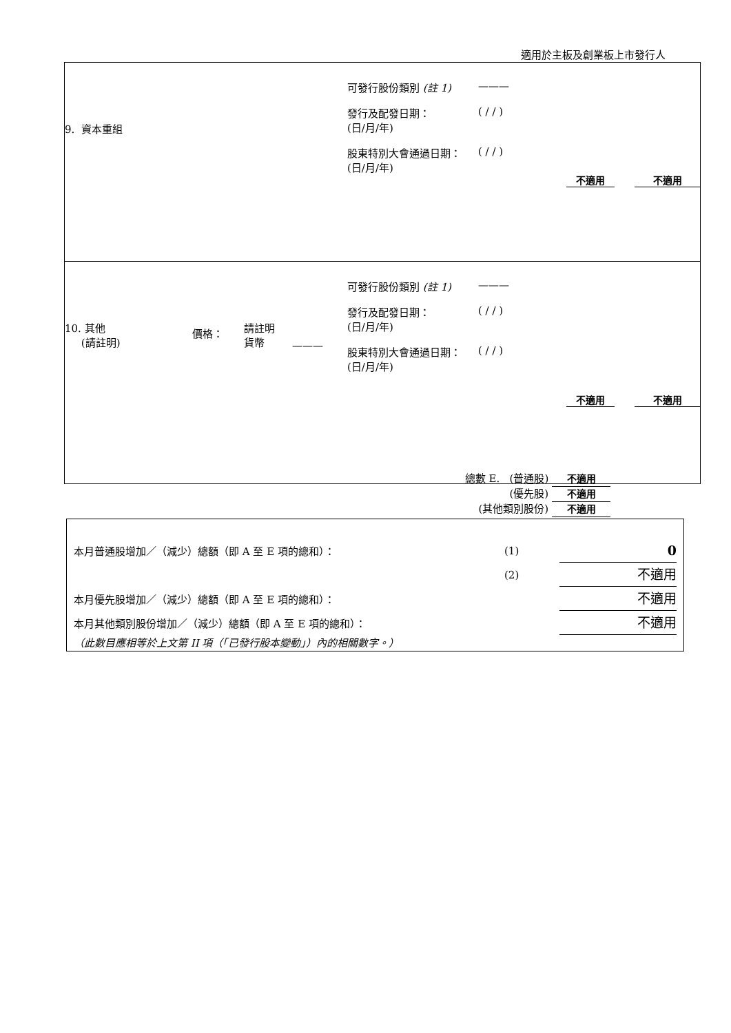適用於主板及創業板上市發行人
9. 資本重組
可發行股份類別 (註 1) ———
發行及配發日期：
(日/月/年) ( / / )
股東特別大會通過日期：
(日/月/年) ( / / )
不適用 不適用
10. 其他
(請註明) 價格： 請註明
貨幣 ———
可發行股份類別 (註 1) ———
發行及配發日期：
(日/月/年) ( / / )
股東特別大會通過日期：
(日/月/年) ( / / )
總數 E. (普通股) 不適用
(優先股) 不適用
(其他類別股份) 不適用
不適用 不適用
本月普通股增加／（減少）總額（即 A 至 E 項的總和）： (1) 0
(2) 不適用
本月優先股增加／（減少）總額（即 A 至 E 項的總和）： 不適用
本月其他類別股份增加／（減少）總額（即 A 至 E 項的總和）： 不適用
（此數目應相等於上文第 II 項（「已發行股本變動」）內的相關數字。）